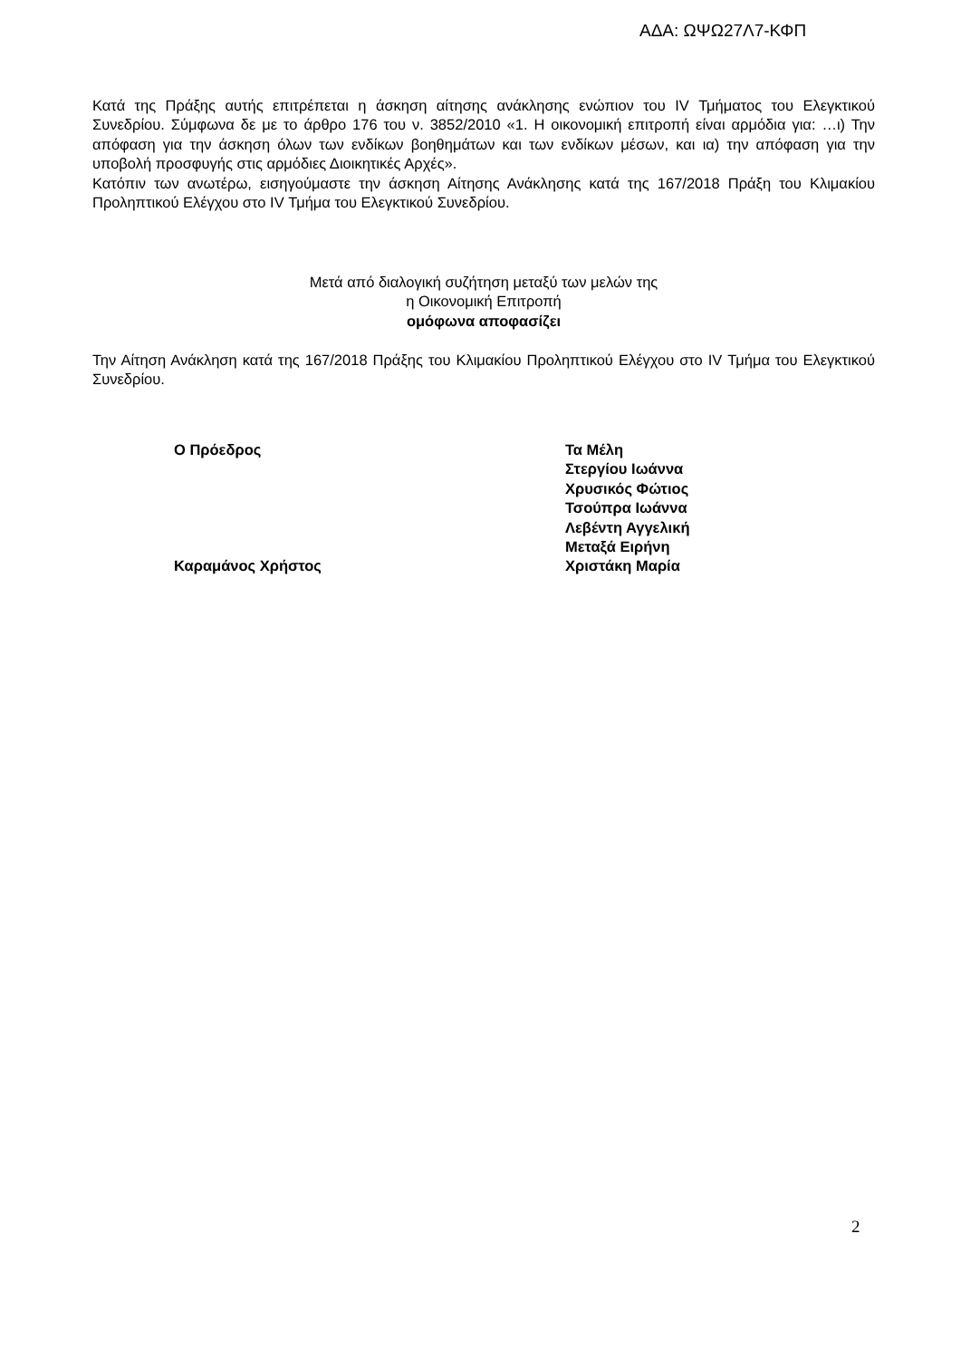ΑΔΑ: ΩΨΩ27Λ7-ΚΦΠ
Κατά της Πράξης αυτής επιτρέπεται η άσκηση αίτησης ανάκλησης ενώπιον του IV Τμήματος του Ελεγκτικού Συνεδρίου. Σύμφωνα δε με το άρθρο 176 του ν. 3852/2010 «1. Η οικονομική επιτροπή είναι αρμόδια για: …ι) Την απόφαση για την άσκηση όλων των ενδίκων βοηθημάτων και των ενδίκων μέσων, και ια) την απόφαση για την υποβολή προσφυγής στις αρμόδιες Διοικητικές Αρχές».
Κατόπιν των ανωτέρω, εισηγούμαστε την άσκηση Αίτησης Ανάκλησης κατά της 167/2018 Πράξη του Κλιμακίου Προληπτικού Ελέγχου στο IV Τμήμα του Ελεγκτικού Συνεδρίου.
Μετά από διαλογική συζήτηση μεταξύ των μελών της
η Οικονομική Επιτροπή
ομόφωνα αποφασίζει
Την Αίτηση Ανάκληση κατά της 167/2018 Πράξης του Κλιμακίου Προληπτικού Ελέγχου στο IV Τμήμα του Ελεγκτικού Συνεδρίου.
Ο Πρόεδρος
Καραμάνος Χρήστος
Τα Μέλη
Στεργίου Ιωάννα
Χρυσικός Φώτιος
Τσούπρα Ιωάννα
Λεβέντη Αγγελική
Μεταξά Ειρήνη
Χριστάκη Μαρία
2